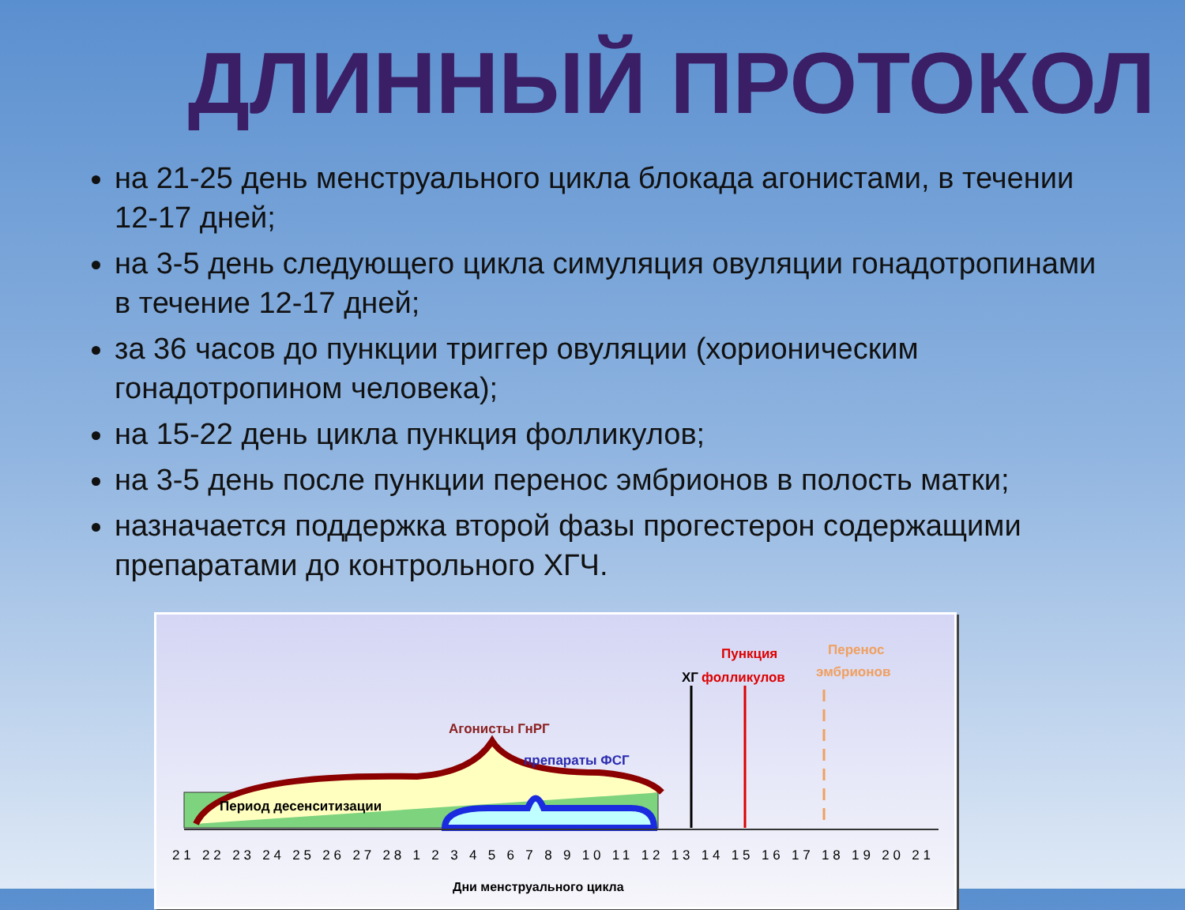ДЛИННЫЙ ПРОТОКОЛ
на 21-25 день менструального цикла блокада агонистами, в течении 12-17 дней;
на 3-5 день следующего цикла симуляция овуляции гонадотропинами в течение 12-17 дней;
за 36 часов до пункции триггер овуляции (хорионическим гонадотропином человека);
на 15-22 день цикла пункция фолликулов;
на 3-5 день после пункции перенос эмбрионов в полость матки;
назначается поддержка второй фазы прогестерон содержащими препаратами до контрольного ХГЧ.
Период десенситизации
Агонисты ГнРГ
препараты ФСГ
ХГ
Пункция
фолликулов
Перенос
эмбрионов
21 22 23 24 25 26 27 28 1 2 3 4 5 6 7 8 9 10 11 12 13 14 15 16 17 18 19 20 21
Дни менструального цикла